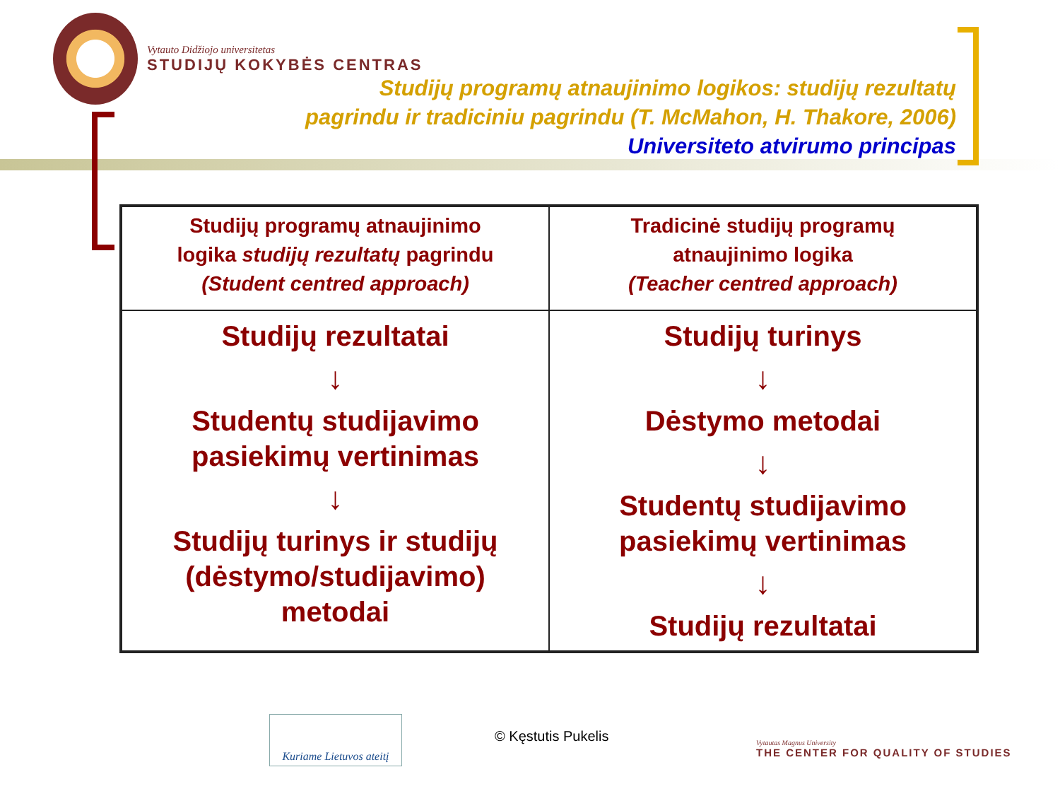Vytauto Didžiojo universitetas
STUDIJŲ KOKYBĖS CENTRAS
Studijų programų atnaujinimo logikos: studijų rezultatų
pagrindu ir tradiciniu pagrindu (T. McMahon, H. Thakore, 2006)
Universiteto atvirumo principas
| Studijų programų atnaujinimo logika studijų rezultatų pagrindu (Student centred approach) | Tradicinė studijų programų atnaujinimo logika (Teacher centred approach) |
| --- | --- |
| Studijų rezultatai ↓ Studentų studijavimo pasiekimų vertinimas ↓ Studijų turinys ir studijų (dėstymo/studijavimo) metodai | Studijų turinys ↓ Dėstymo metodai ↓ Studentų studijavimo pasiekimų vertinimas ↓ Studijų rezultatai |
Kuriame Lietuvos ateitį
© Kęstutis Pukelis
Vytautas Magnus University
THE CENTER FOR QUALITY OF STUDIES